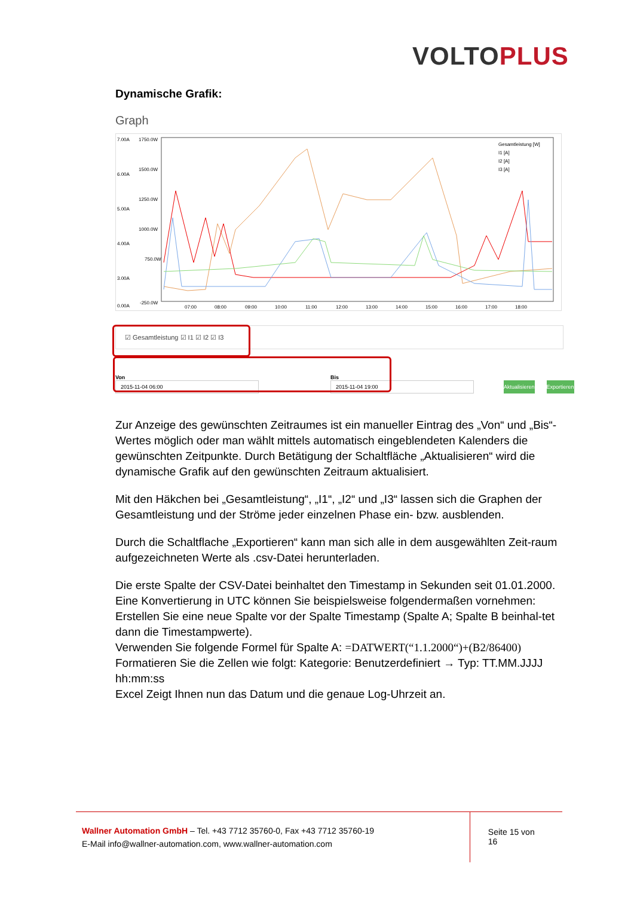VOLTO PLUS
Dynamische Grafik:
Graph
7.00A
1750.0W
6.00A
1500.0W
5.00A
1250.0W
4.00A
1000.0W
3.00A
750.0W
0.00A
-250.0W
07:00
08:00
09:00
10:00
11:00
12:00
13:00
14:00
15:00
16:00
17:00
18:00
Gesamtleistung [W]
I1 [A]
I2 [A]
I3 [A]
☑ Gesamtleistung ☑ I1 ☑ I2 ☑ I3
Von
2015-11-04 06:00
Bis
2015-11-04 19:00
Aktualisieren
Exportieren
Zur Anzeige des gewünschten Zeitraumes ist ein manueller Eintrag des „Von“ und „Bis“-Wertes möglich oder man wählt mittels automatisch eingeblendeten Kalenders die gewünschten Zeitpunkte. Durch Betätigung der Schaltfläche „Aktualisieren“ wird die dynamische Grafik auf den gewünschten Zeitraum aktualisiert.
Mit den Häkchen bei „Gesamtleistung“, „I1“, „I2“ und „I3“ lassen sich die Graphen der Gesamtleistung und der Ströme jeder einzelnen Phase ein- bzw. ausblenden.
Durch die Schaltflache „Exportieren“ kann man sich alle in dem ausgewählten Zeit-raum aufgezeichneten Werte als .csv-Datei herunterladen.
Die erste Spalte der CSV-Datei beinhaltet den Timestamp in Sekunden seit 01.01.2000.
Eine Konvertierung in UTC können Sie beispielsweise folgendermaßen vornehmen: Erstellen Sie eine neue Spalte vor der Spalte Timestamp (Spalte A; Spalte B beinhal-tet dann die Timestampwerte).
Verwenden Sie folgende Formel für Spalte A: =DATWERT(“1.1.2000“)+(B2/86400)
Formatieren Sie die Zellen wie folgt: Kategorie: Benutzerdefiniert → Typ: TT.MM.JJJJ hh:mm:ss
Excel Zeigt Ihnen nun das Datum und die genaue Log-Uhrzeit an.
Wallner Automation GmbH – Tel. +43 7712 35760-0, Fax +43 7712 35760-19
E-Mail info@wallner-automation.com, www.wallner-automation.com
Seite 15 von 16